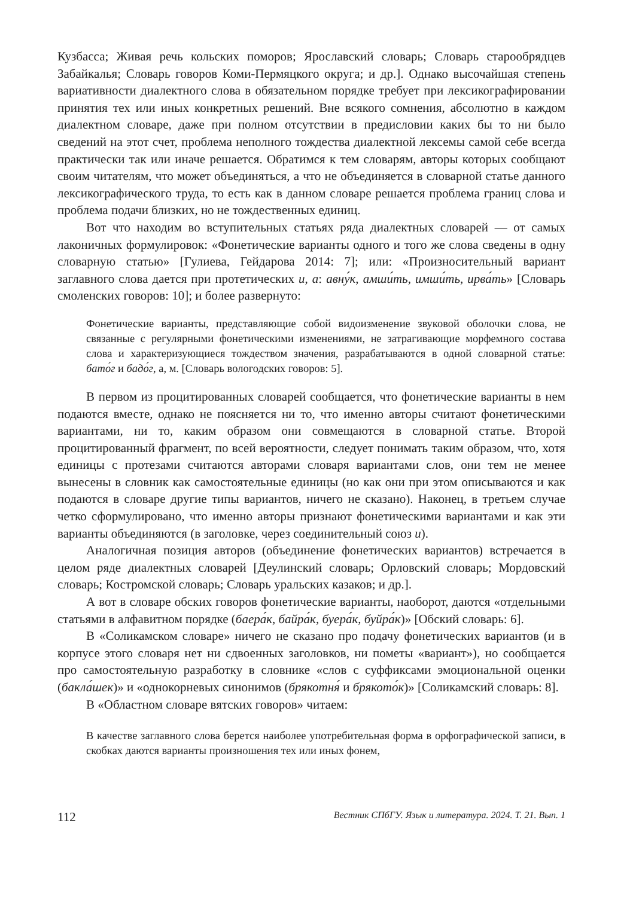Кузбасса; Живая речь кольских поморов; Ярославский словарь; Словарь старообрядцев Забайкалья; Словарь говоров Коми-Пермяцкого округа; и др.]. Однако высочайшая степень вариативности диалектного слова в обязательном порядке требует при лексикографировании принятия тех или иных конкретных решений. Вне всякого сомнения, абсолютно в каждом диалектном словаре, даже при полном отсутствии в предисловии каких бы то ни было сведений на этот счет, проблема неполного тождества диалектной лексемы самой себе всегда практически так или иначе решается. Обратимся к тем словарям, авторы которых сообщают своим читателям, что может объединяться, а что не объединяется в словарной статье данного лексикографического труда, то есть как в данном словаре решается проблема границ слова и проблема подачи близких, но не тождественных единиц.
Вот что находим во вступительных статьях ряда диалектных словарей — от самых лаконичных формулировок: «Фонетические варианты одного и того же слова сведены в одну словарную статью» [Гулиева, Гейдарова 2014: 7]; или: «Произносительный вариант заглавного слова дается при протетических и, а: авну́к, амши́ть, имши́ть, ирва́ть» [Словарь смоленских говоров: 10]; и более развернуто:
Фонетические варианты, представляющие собой видоизменение звуковой оболочки слова, не связанные с регулярными фонетическими изменениями, не затрагивающие морфемного состава слова и характеризующиеся тождеством значения, разрабатываются в одной словарной статье: бато́г и бадо́г, а, м. [Словарь вологодских говоров: 5].
В первом из процитированных словарей сообщается, что фонетические варианты в нем подаются вместе, однако не поясняется ни то, что именно авторы считают фонетическими вариантами, ни то, каким образом они совмещаются в словарной статье. Второй процитированный фрагмент, по всей вероятности, следует понимать таким образом, что, хотя единицы с протезами считаются авторами словаря вариантами слов, они тем не менее вынесены в словник как самостоятельные единицы (но как они при этом описываются и как подаются в словаре другие типы вариантов, ничего не сказано). Наконец, в третьем случае четко сформулировано, что именно авторы признают фонетическими вариантами и как эти варианты объединяются (в заголовке, через соединительный союз и).
Аналогичная позиция авторов (объединение фонетических вариантов) встречается в целом ряде диалектных словарей [Деулинский словарь; Орловский словарь; Мордовский словарь; Костромской словарь; Словарь уральских казаков; и др.].
А вот в словаре обских говоров фонетические варианты, наоборот, даются «отдельными статьями в алфавитном порядке (баера́к, байра́к, буера́к, буйра́к)» [Обский словарь: 6].
В «Соликамском словаре» ничего не сказано про подачу фонетических вариантов (и в корпусе этого словаря нет ни сдвоенных заголовков, ни пометы «вариант»), но сообщается про самостоятельную разработку в словнике «слов с суффиксами эмоциональной оценки (бакла́шек)» и «однокорневых синонимов (брякотня́ и брякото́к)» [Соликамский словарь: 8].
В «Областном словаре вятских говоров» читаем:
В качестве заглавного слова берется наиболее употребительная форма в орфографической записи, в скобках даются варианты произношения тех или иных фонем,
112 Вестник СПбГУ. Язык и литература. 2024. Т. 21. Вып. 1